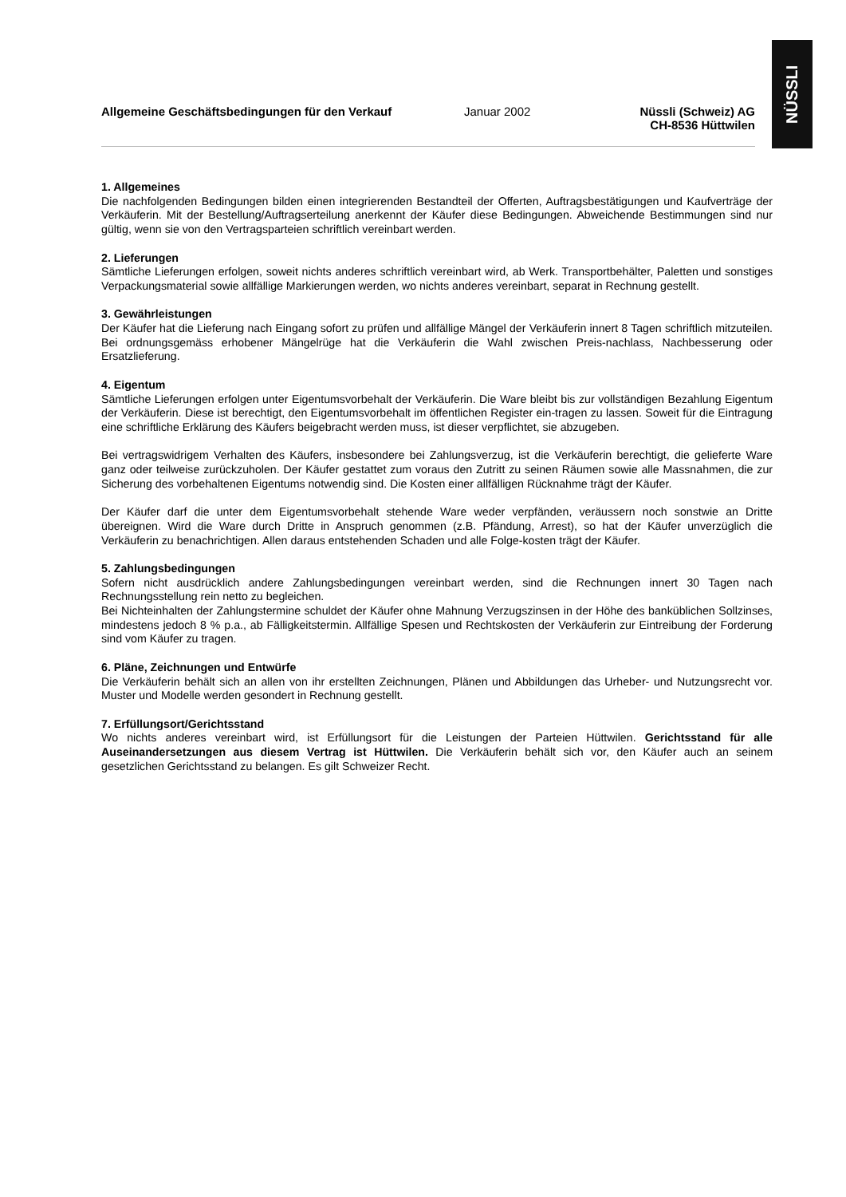NÜSSLI
Allgemeine Geschäftsbedingungen für den Verkauf Januar 2002 Nüssli (Schweiz) AG
CH-8536 Hüttwilen
1. Allgemeines
Die nachfolgenden Bedingungen bilden einen integrierenden Bestandteil der Offerten, Auftragsbestätigungen und Kaufverträge der Verkäuferin. Mit der Bestellung/Auftragserteilung anerkennt der Käufer diese Bedingungen. Abweichende Bestimmungen sind nur gültig, wenn sie von den Vertragsparteien schriftlich vereinbart werden.
2. Lieferungen
Sämtliche Lieferungen erfolgen, soweit nichts anderes schriftlich vereinbart wird, ab Werk. Transportbehälter, Paletten und sonstiges Verpackungsmaterial sowie allfällige Markierungen werden, wo nichts anderes vereinbart, separat in Rechnung gestellt.
3. Gewährleistungen
Der Käufer hat die Lieferung nach Eingang sofort zu prüfen und allfällige Mängel der Verkäuferin innert 8 Tagen schriftlich mitzuteilen. Bei ordnungsgemäss erhobener Mängelrüge hat die Verkäuferin die Wahl zwischen Preis-nachlass, Nachbesserung oder Ersatzlieferung.
4. Eigentum
Sämtliche Lieferungen erfolgen unter Eigentumsvorbehalt der Verkäuferin. Die Ware bleibt bis zur vollständigen Bezahlung Eigentum der Verkäuferin. Diese ist berechtigt, den Eigentumsvorbehalt im öffentlichen Register ein-tragen zu lassen. Soweit für die Eintragung eine schriftliche Erklärung des Käufers beigebracht werden muss, ist dieser verpflichtet, sie abzugeben.
Bei vertragswidrigem Verhalten des Käufers, insbesondere bei Zahlungsverzug, ist die Verkäuferin berechtigt, die gelieferte Ware ganz oder teilweise zurückzuholen. Der Käufer gestattet zum voraus den Zutritt zu seinen Räumen sowie alle Massnahmen, die zur Sicherung des vorbehaltenen Eigentums notwendig sind. Die Kosten einer allfälligen Rücknahme trägt der Käufer.
Der Käufer darf die unter dem Eigentumsvorbehalt stehende Ware weder verpfänden, veräussern noch sonstwie an Dritte übereignen. Wird die Ware durch Dritte in Anspruch genommen (z.B. Pfändung, Arrest), so hat der Käufer unverzüglich die Verkäuferin zu benachrichtigen. Allen daraus entstehenden Schaden und alle Folge-kosten trägt der Käufer.
5. Zahlungsbedingungen
Sofern nicht ausdrücklich andere Zahlungsbedingungen vereinbart werden, sind die Rechnungen innert 30 Tagen nach Rechnungsstellung rein netto zu begleichen.
Bei Nichteinhalten der Zahlungstermine schuldet der Käufer ohne Mahnung Verzugszinsen in der Höhe des banküblichen Sollzinses, mindestens jedoch 8 % p.a., ab Fälligkeitstermin. Allfällige Spesen und Rechtskosten der Verkäuferin zur Eintreibung der Forderung sind vom Käufer zu tragen.
6. Pläne, Zeichnungen und Entwürfe
Die Verkäuferin behält sich an allen von ihr erstellten Zeichnungen, Plänen und Abbildungen das Urheber- und Nutzungsrecht vor. Muster und Modelle werden gesondert in Rechnung gestellt.
7. Erfüllungsort/Gerichtsstand
Wo nichts anderes vereinbart wird, ist Erfüllungsort für die Leistungen der Parteien Hüttwilen. Gerichtsstand für alle Auseinandersetzungen aus diesem Vertrag ist Hüttwilen. Die Verkäuferin behält sich vor, den Käufer auch an seinem gesetzlichen Gerichtsstand zu belangen. Es gilt Schweizer Recht.